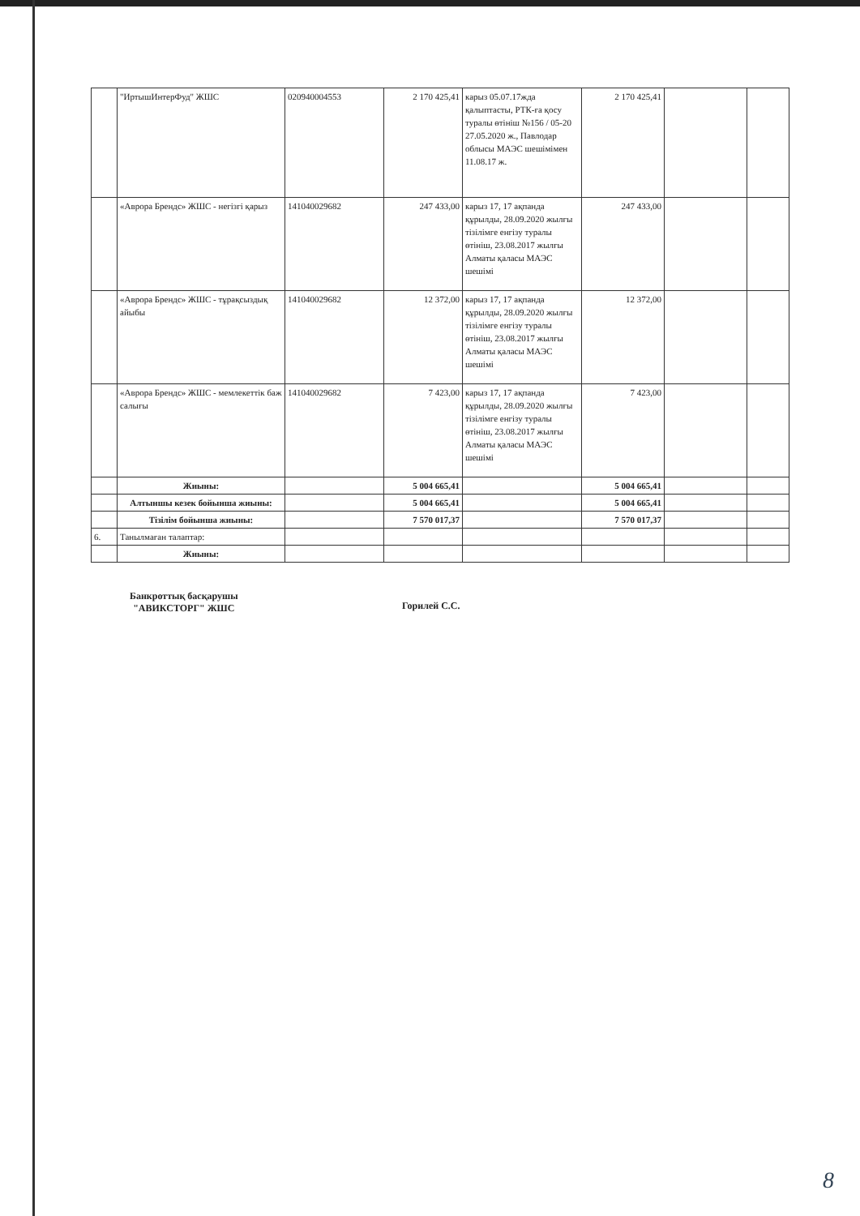| | "ИртышИнтерФуд" ЖШС | 020940004553 | 2 170 425,41 | карыз 05.07.17жда қалыптасты, РТК-ға қосу туралы өтініш №156 / 05-20 27.05.2020 ж., Павлодар облысы МАЭС шешімімен 11.08.17 ж. | 2 170 425,41 | | |
| | «Аврора Брендс» ЖШС - негізгі қарыз | 141040029682 | 247 433,00 | карыз 17, 17 ақпанда құрылды, 28.09.2020 жылғы тізілімге енгізу туралы өтініш, 23.08.2017 жылғы Алматы қаласы МАЭС шешімі | 247 433,00 | | |
| | «Аврора Брендс» ЖШС - тұрақсыздық айыбы | 141040029682 | 12 372,00 | карыз 17, 17 ақпанда құрылды, 28.09.2020 жылғы тізілімге енгізу туралы өтініш, 23.08.2017 жылғы Алматы қаласы МАЭС шешімі | 12 372,00 | | |
| | «Аврора Брендс» ЖШС - мемлекеттік баж салығы | 141040029682 | 7 423,00 | карыз 17, 17 ақпанда құрылды, 28.09.2020 жылғы тізілімге енгізу туралы өтініш, 23.08.2017 жылғы Алматы қаласы МАЭС шешімі | 7 423,00 | | |
| | Жиыны: | | 5 004 665,41 | | 5 004 665,41 | | |
| | Алтыншы кезек бойынша жиыны: | | 5 004 665,41 | | 5 004 665,41 | | |
| | Тізілім бойынша жиыны: | | 7 570 017,37 | | 7 570 017,37 | | |
| 6. | Танылмаған талаптар: | | | | | | |
| | Жиыны: | | | | | | |
Банкроттық басқарушы
"АВИКСТОРГ" ЖШС
Горилей С.С.
8